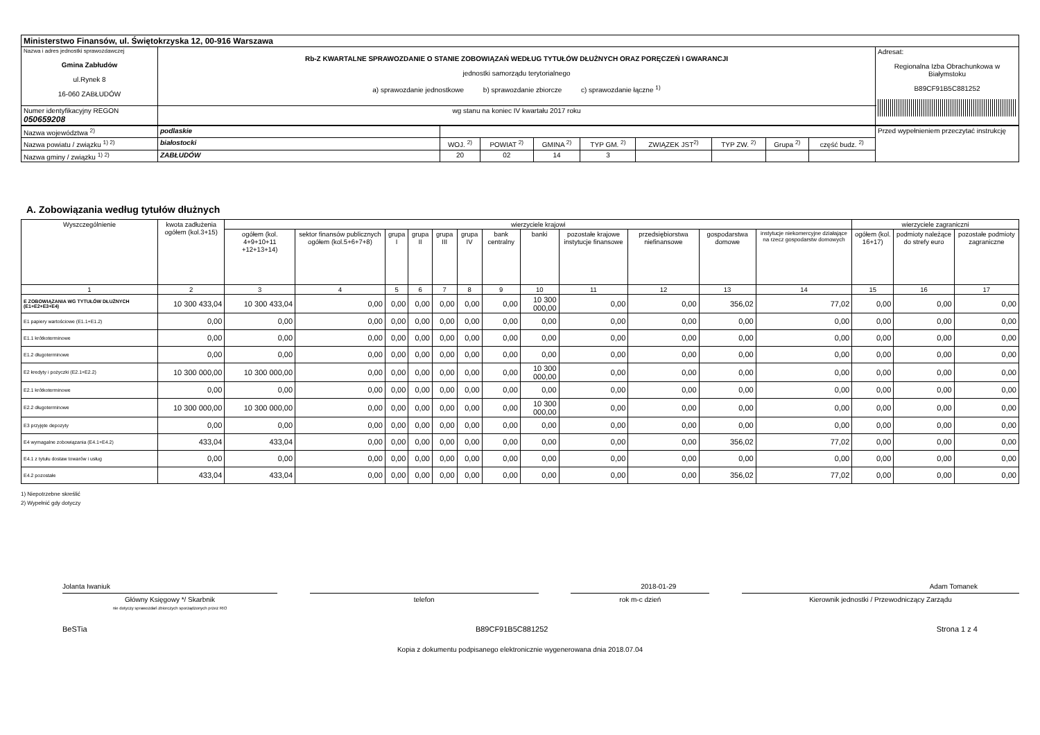| Ministerstwo Finansów, ul. Świętokrzyska 12, 00-916 Warszawa | | |
| Nazwa i adres jednostki sprawozdawczej Gmina Zabłudów ul.Rynek 8 16-060 ZABŁUDÓW | Rb-Z KWARTALNE SPRAWOZDANIE O STANIE ZOBOWIĄZAŃ WEDŁUG TYTUŁÓW DŁUŻNYCH ORAZ PORĘCZEŃ I GWARANCJI jednostki samorządu terytorialnego a) sprawozdanie jednostkowe b) sprawozdanie zbiorcze c) sprawozdanie łączne <sup>1)</sup> | Adresat: Regionalna Izba Obrachunkowa w Białymstoku B89CF91B5C881252 |
| Numer identyfikacyjny REGON 050659208 | wg stanu na koniec IV kwartału 2017 roku | |
| Nazwa województwa <sup>2)</sup> | podlaskie | | | | | | | | | Przed wypełnieniem przeczytać instrukcję |
| Nazwa powiatu / związku <sup>1) 2)</sup> | białostocki | WOJ. <sup>2)</sup> | POWIAT <sup>2)</sup> | GMINA <sup>2)</sup> | TYP GM. <sup>2)</sup> | ZWIĄZEK JST<sup>2)</sup> | TYP ZW. <sup>2)</sup> | Grupa <sup>2)</sup> | część budz. <sup>2)</sup> | |
| Nazwa gminy / związku <sup>1) 2)</sup> | ZABŁUDÓW | 20 | 02 | 14 | 3 | | | | | |
A. Zobowiązania według tytułów dłużnych
| Wyszczególnienie | kwota zadłużenia ogółem (kol.3+15) | wierzyciele krajowi | | | | | | | | | | | | wierzyciele zagraniczni | | |
| --- | --- | --- | --- | --- | --- | --- | --- | --- | --- | --- | --- | --- | --- | --- | --- | --- |
| | | ogółem (kol. 4+9+10+11 +12+13+14) | sektor finansów publicznych ogółem (kol.5+6+7+8) | grupa I | grupa II | grupa III | grupa IV | bank centralny | banki | pozostałe krajowe instytucje finansowe | przedsiębiorstwa niefinansowe | gospodarstwa domowe | instytucje niekomercyjne działające na rzecz gospodarstw domowych | ogółem (kol. 16+17) | podmioty należące do strefy euro | pozostałe podmioty zagraniczne |
| 1 | 2 | 3 | 4 | 5 | 6 | 7 | 8 | 9 | 10 | 11 | 12 | 13 | 14 | 15 | 16 | 17 |
| E ZOBOWIĄZANIA WG TYTUŁÓW DŁUŻNYCH (E1+E2+E3+E4) | 10 300 433,04 | 10 300 433,04 | 0,00 | 0,00 | 0,00 | 0,00 | 0,00 | 0,00 | 10 300 000,00 | 0,00 | 0,00 | 356,02 | 77,02 | 0,00 | 0,00 | 0,00 |
| E1 papiery wartościowe (E1.1+E1.2) | 0,00 | 0,00 | 0,00 | 0,00 | 0,00 | 0,00 | 0,00 | 0,00 | 0,00 | 0,00 | 0,00 | 0,00 | 0,00 | 0,00 | 0,00 | 0,00 |
| E1.1 krótkoterminowe | 0,00 | 0,00 | 0,00 | 0,00 | 0,00 | 0,00 | 0,00 | 0,00 | 0,00 | 0,00 | 0,00 | 0,00 | 0,00 | 0,00 | 0,00 | 0,00 |
| E1.2 długoterminowe | 0,00 | 0,00 | 0,00 | 0,00 | 0,00 | 0,00 | 0,00 | 0,00 | 0,00 | 0,00 | 0,00 | 0,00 | 0,00 | 0,00 | 0,00 | 0,00 |
| E2 kredyty i pożyczki (E2.1+E2.2) | 10 300 000,00 | 10 300 000,00 | 0,00 | 0,00 | 0,00 | 0,00 | 0,00 | 0,00 | 10 300 000,00 | 0,00 | 0,00 | 0,00 | 0,00 | 0,00 | 0,00 | 0,00 |
| E2.1 krótkoterminowe | 0,00 | 0,00 | 0,00 | 0,00 | 0,00 | 0,00 | 0,00 | 0,00 | 0,00 | 0,00 | 0,00 | 0,00 | 0,00 | 0,00 | 0,00 | 0,00 |
| E2.2 długoterminowe | 10 300 000,00 | 10 300 000,00 | 0,00 | 0,00 | 0,00 | 0,00 | 0,00 | 0,00 | 10 300 000,00 | 0,00 | 0,00 | 0,00 | 0,00 | 0,00 | 0,00 | 0,00 |
| E3 przyjęte depozyty | 0,00 | 0,00 | 0,00 | 0,00 | 0,00 | 0,00 | 0,00 | 0,00 | 0,00 | 0,00 | 0,00 | 0,00 | 0,00 | 0,00 | 0,00 | 0,00 |
| E4 wymagalne zobowiązania (E4.1+E4.2) | 433,04 | 433,04 | 0,00 | 0,00 | 0,00 | 0,00 | 0,00 | 0,00 | 0,00 | 0,00 | 0,00 | 356,02 | 77,02 | 0,00 | 0,00 | 0,00 |
| E4.1 z tytułu dostaw towarów i usług | 0,00 | 0,00 | 0,00 | 0,00 | 0,00 | 0,00 | 0,00 | 0,00 | 0,00 | 0,00 | 0,00 | 0,00 | 0,00 | 0,00 | 0,00 | 0,00 |
| E4.2 pozostałe | 433,04 | 433,04 | 0,00 | 0,00 | 0,00 | 0,00 | 0,00 | 0,00 | 0,00 | 0,00 | 0,00 | 356,02 | 77,02 | 0,00 | 0,00 | 0,00 |
1) Niepotrzebne skreślić
2) Wypełnić gdy dotyczy
Jolanta Iwaniuk 2018-01-29 Adam Tomanek
Główny Księgowy */ Skarbnik
nie dotyczy sprawozdań zbiorczych sporządzonych przez RIO
telefon rok m-c dzień Kierownik jednostki / Przewodniczący Zarządu
BeSTia B89CF91B5C881252 Strona 1 z 4
Kopia z dokumentu podpisanego elektronicznie wygenerowana dnia 2018.07.04